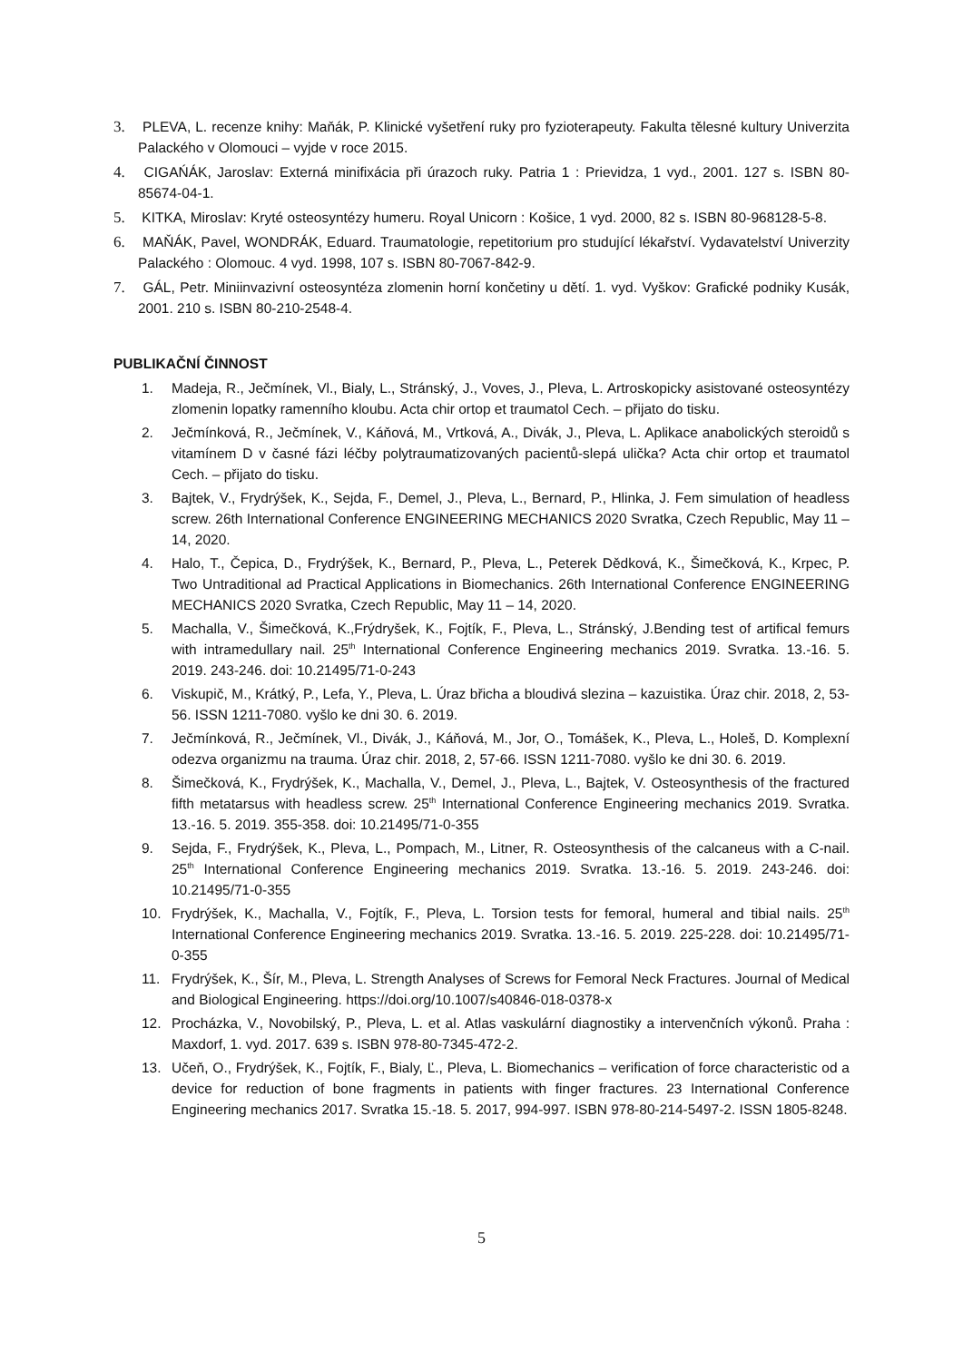3. PLEVA, L. recenze knihy: Maňák, P. Klinické vyšetření ruky pro fyzioterapeuty. Fakulta tělesné kultury Univerzita Palackého v Olomouci – vyjde v roce 2015.
4. CIGAŃÁK, Jaroslav: Externá minifixácia při úrazoch ruky. Patria 1 : Prievidza, 1 vyd., 2001. 127 s. ISBN 80-85674-04-1.
5. KITKA, Miroslav: Kryté osteosyntézy humeru. Royal Unicorn : Košice, 1 vyd. 2000, 82 s. ISBN 80-968128-5-8.
6. MAŇÁK, Pavel, WONDRÁK, Eduard. Traumatologie, repetitorium pro studující lékařství. Vydavatelství Univerzity Palackého : Olomouc. 4 vyd. 1998, 107 s. ISBN 80-7067-842-9.
7. GÁL, Petr. Miniinvazivní osteosyntéza zlomenin horní končetiny u dětí. 1. vyd. Vyškov: Grafické podniky Kusák, 2001. 210 s. ISBN 80-210-2548-4.
PUBLIKAČNÍ ČINNOST
1. Madeja, R., Ječmínek, Vl., Bialy, L., Stránský, J., Voves, J., Pleva, L. Artroskopicky asistované osteosyntézy zlomenin lopatky ramenního kloubu. Acta chir ortop et traumatol Cech. – přijato do tisku.
2. Ječmínková, R., Ječmínek, V., Káňová, M., Vrtková, A., Divák, J., Pleva, L. Aplikace anabolických steroidů s vitamínem D v časné fázi léčby polytraumatizovaných pacientů-slepá ulička? Acta chir ortop et traumatol Cech. – přijato do tisku.
3. Bajtek, V., Frydrýšek, K., Sejda, F., Demel, J., Pleva, L., Bernard, P., Hlinka, J. Fem simulation of headless screw. 26th International Conference ENGINEERING MECHANICS 2020 Svratka, Czech Republic, May 11 – 14, 2020.
4. Halo, T., Čepica, D., Frydrýšek, K., Bernard, P., Pleva, L., Peterek Dědková, K., Šimečková, K., Krpec, P. Two Untraditional ad Practical Applications in Biomechanics. 26th International Conference ENGINEERING MECHANICS 2020 Svratka, Czech Republic, May 11 – 14, 2020.
5. Machalla, V., Šimečková, K.,Frýdryšek, K., Fojtík, F., Pleva, L., Stránský, J.Bending test of artifical femurs with intramedullary nail. 25<sup>th</sup> International Conference Engineering mechanics 2019. Svratka. 13.-16. 5. 2019. 243-246. doi: 10.21495/71-0-243
6. Viskupič, M., Krátký, P., Lefa, Y., Pleva, L. Úraz břicha a bloudivá slezina – kazuistika. Úraz chir. 2018, 2, 53-56. ISSN 1211-7080. vyšlo ke dni 30. 6. 2019.
7. Ječmínková, R., Ječmínek, Vl., Divák, J., Káňová, M., Jor, O., Tomášek, K., Pleva, L., Holeš, D. Komplexní odezva organizmu na trauma. Úraz chir. 2018, 2, 57-66. ISSN 1211-7080. vyšlo ke dni 30. 6. 2019.
8. Šimečková, K., Frydrýšek, K., Machalla, V., Demel, J., Pleva, L., Bajtek, V. Osteosynthesis of the fractured fifth metatarsus with headless screw. 25<sup>th</sup> International Conference Engineering mechanics 2019. Svratka. 13.-16. 5. 2019. 355-358. doi: 10.21495/71-0-355
9. Sejda, F., Frydrýšek, K., Pleva, L., Pompach, M., Litner, R. Osteosynthesis of the calcaneus with a C-nail. 25<sup>th</sup> International Conference Engineering mechanics 2019. Svratka. 13.-16. 5. 2019. 243-246. doi: 10.21495/71-0-355
10. Frydrýšek, K., Machalla, V., Fojtík, F., Pleva, L. Torsion tests for femoral, humeral and tibial nails. 25<sup>th</sup> International Conference Engineering mechanics 2019. Svratka. 13.-16. 5. 2019. 225-228. doi: 10.21495/71-0-355
11. Frydrýšek, K., Šír, M., Pleva, L. Strength Analyses of Screws for Femoral Neck Fractures. Journal of Medical and Biological Engineering. https://doi.org/10.1007/s40846-018-0378-x
12. Procházka, V., Novobilský, P., Pleva, L. et al. Atlas vaskulární diagnostiky a intervenčních výkonů. Praha : Maxdorf, 1. vyd. 2017. 639 s. ISBN 978-80-7345-472-2.
13. Učeň, O., Frydrýšek, K., Fojtík, F., Bialy, Ľ., Pleva, L. Biomechanics – verification of force characteristic od a device for reduction of bone fragments in patients with finger fractures. 23 International Conference Engineering mechanics 2017. Svratka 15.-18. 5. 2017, 994-997. ISBN 978-80-214-5497-2. ISSN 1805-8248.
5